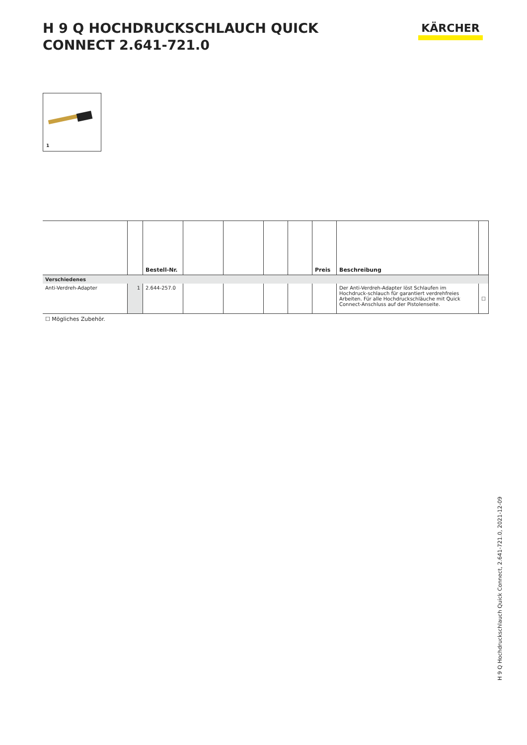H 9 Q HOCHDRUCKSCHLAUCH QUICK CONNECT 2.641-721.0
KÄRCHER
1
| | | Bestell-Nr. | | | | | Preis | Beschreibung | |
| --- | --- | --- | --- | --- | --- | --- | --- | --- | --- |
| Verschiedenes | | | | | | | | | |
| Anti-Verdreh-Adapter | 1 | 2.644-257.0 | | | | | | Der Anti-Verdreh-Adapter löst Schlaufen im Hochdruck-schlauch für garantiert verdrehfreies Arbeiten. Für alle Hochdruckschläuche mit Quick Connect-Anschluss auf der Pistolenseite. | ☐ |
☐ Mögliches Zubehör.
H 9 Q Hochdruckschlauch Quick Connect, 2.641-721.0, 2021-12-09